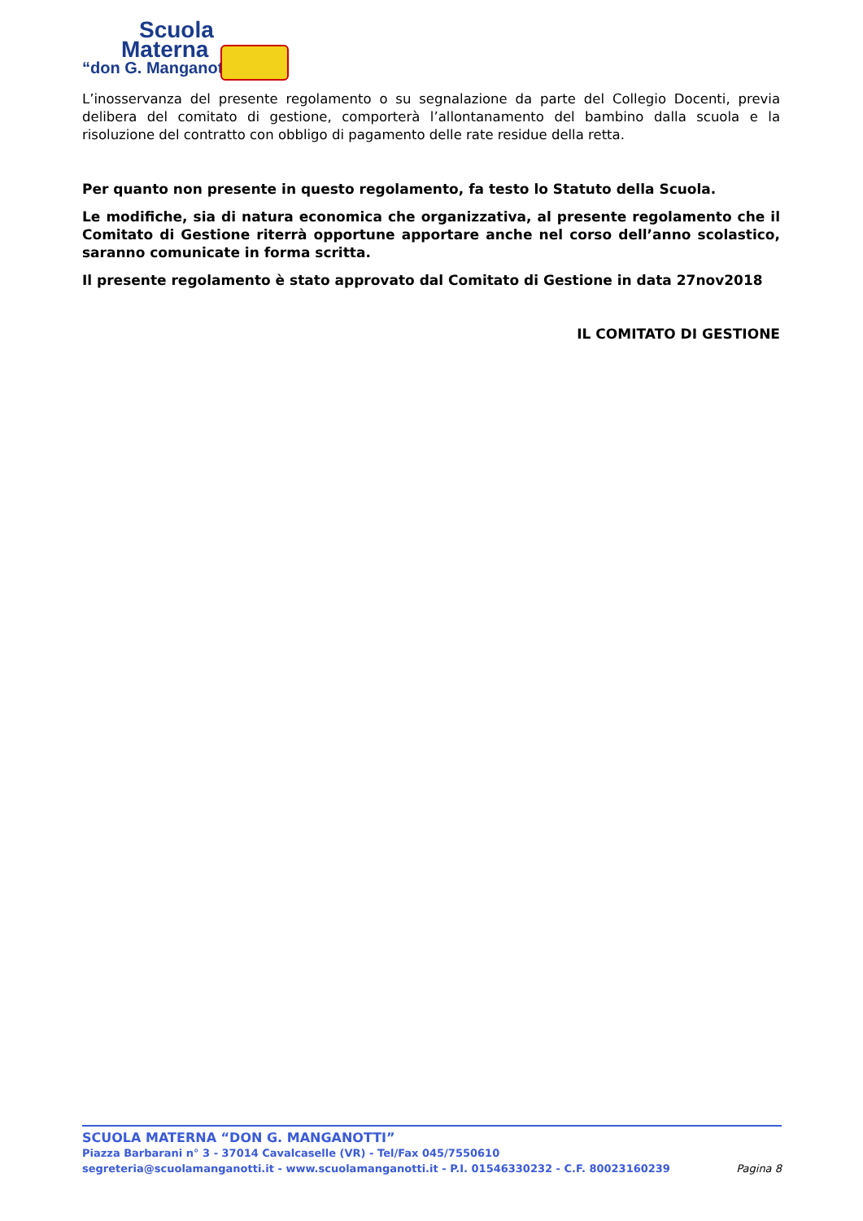Scuola
Materna
“don G. Manganotti”
L’inosservanza del presente regolamento o su segnalazione da parte del Collegio Docenti, previa delibera del comitato di gestione, comporterà l’allontanamento del bambino dalla scuola e la risoluzione del contratto con obbligo di pagamento delle rate residue della retta.
Per quanto non presente in questo regolamento, fa testo lo Statuto della Scuola.
Le modifiche, sia di natura economica che organizzativa, al presente regolamento che il Comitato di Gestione riterrà opportune apportare anche nel corso dell’anno scolastico, saranno comunicate in forma scritta.
Il presente regolamento è stato approvato dal Comitato di Gestione in data 27nov2018
IL COMITATO DI GESTIONE
SCUOLA MATERNA “DON G. MANGANOTTI”
Piazza Barbarani n° 3 - 37014 Cavalcaselle (VR) - Tel/Fax 045/7550610
segreteria@scuolamanganotti.it - www.scuolamanganotti.it - P.I. 01546330232 - C.F. 80023160239 Pagina 8